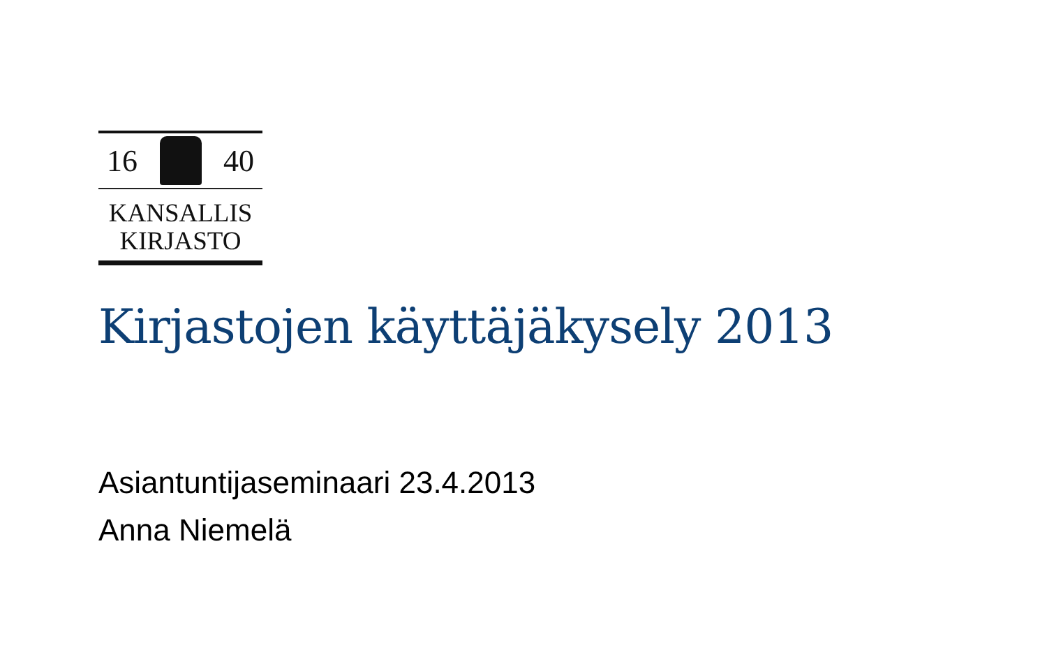16 40
KANSALLIS
KIRJASTO
Kirjastojen käyttäjäkysely 2013
Asiantuntijaseminaari 23.4.2013
Anna Niemelä